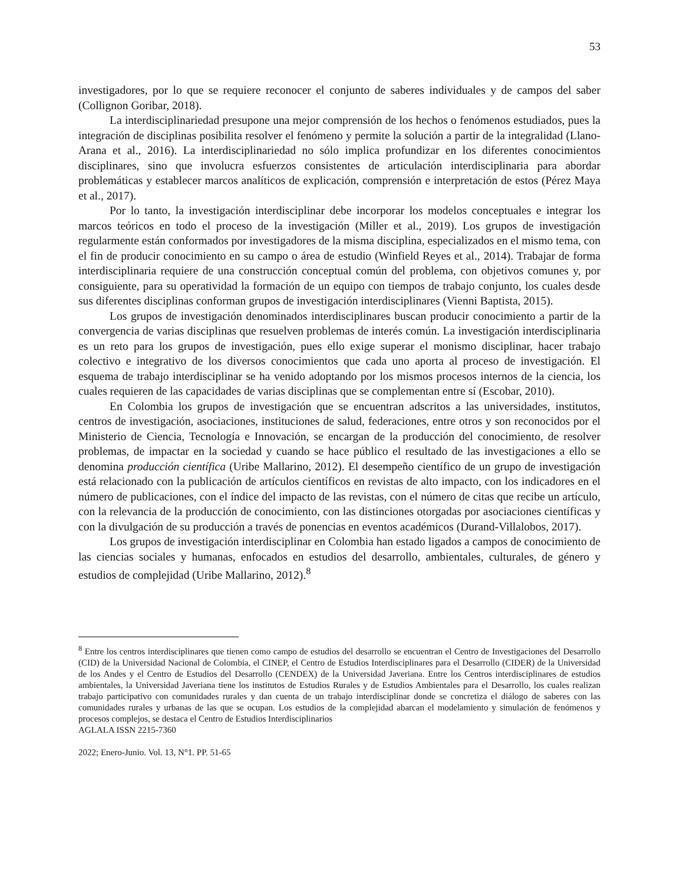53
investigadores, por lo que se requiere reconocer el conjunto de saberes individuales y de campos del saber (Collignon Goribar, 2018).
La interdisciplinariedad presupone una mejor comprensión de los hechos o fenómenos estudiados, pues la integración de disciplinas posibilita resolver el fenómeno y permite la solución a partir de la integralidad (Llano-Arana et al., 2016). La interdisciplinariedad no sólo implica profundizar en los diferentes conocimientos disciplinares, sino que involucra esfuerzos consistentes de articulación interdisciplinaria para abordar problemáticas y establecer marcos analíticos de explicación, comprensión e interpretación de estos (Pérez Maya et al., 2017).
Por lo tanto, la investigación interdisciplinar debe incorporar los modelos conceptuales e integrar los marcos teóricos en todo el proceso de la investigación (Miller et al., 2019). Los grupos de investigación regularmente están conformados por investigadores de la misma disciplina, especializados en el mismo tema, con el fin de producir conocimiento en su campo o área de estudio (Winfield Reyes et al., 2014). Trabajar de forma interdisciplinaria requiere de una construcción conceptual común del problema, con objetivos comunes y, por consiguiente, para su operatividad la formación de un equipo con tiempos de trabajo conjunto, los cuales desde sus diferentes disciplinas conforman grupos de investigación interdisciplinares (Vienni Baptista, 2015).
Los grupos de investigación denominados interdisciplinares buscan producir conocimiento a partir de la convergencia de varias disciplinas que resuelven problemas de interés común. La investigación interdisciplinaria es un reto para los grupos de investigación, pues ello exige superar el monismo disciplinar, hacer trabajo colectivo e integrativo de los diversos conocimientos que cada uno aporta al proceso de investigación. El esquema de trabajo interdisciplinar se ha venido adoptando por los mismos procesos internos de la ciencia, los cuales requieren de las capacidades de varias disciplinas que se complementan entre sí (Escobar, 2010).
En Colombia los grupos de investigación que se encuentran adscritos a las universidades, institutos, centros de investigación, asociaciones, instituciones de salud, federaciones, entre otros y son reconocidos por el Ministerio de Ciencia, Tecnología e Innovación, se encargan de la producción del conocimiento, de resolver problemas, de impactar en la sociedad y cuando se hace público el resultado de las investigaciones a ello se denomina producción científica (Uribe Mallarino, 2012). El desempeño científico de un grupo de investigación está relacionado con la publicación de artículos científicos en revistas de alto impacto, con los indicadores en el número de publicaciones, con el índice del impacto de las revistas, con el número de citas que recibe un artículo, con la relevancia de la producción de conocimiento, con las distinciones otorgadas por asociaciones científicas y con la divulgación de su producción a través de ponencias en eventos académicos (Durand-Villalobos, 2017).
Los grupos de investigación interdisciplinar en Colombia han estado ligados a campos de conocimiento de las ciencias sociales y humanas, enfocados en estudios del desarrollo, ambientales, culturales, de género y estudios de complejidad (Uribe Mallarino, 2012).<sup>8</sup>
<sup>8</sup> Entre los centros interdisciplinares que tienen como campo de estudios del desarrollo se encuentran el Centro de Investigaciones del Desarrollo (CID) de la Universidad Nacional de Colombia, el CINEP, el Centro de Estudios Interdisciplinares para el Desarrollo (CIDER) de la Universidad de los Andes y el Centro de Estudios del Desarrollo (CENDEX) de la Universidad Javeriana. Entre los Centros interdisciplinares de estudios ambientales, la Universidad Javeriana tiene los institutos de Estudios Rurales y de Estudios Ambientales para el Desarrollo, los cuales realizan trabajo participativo con comunidades rurales y dan cuenta de un trabajo interdisciplinar donde se concretiza el diálogo de saberes con las comunidades rurales y urbanas de las que se ocupan. Los estudios de la complejidad abarcan el modelamiento y simulación de fenómenos y procesos complejos, se destaca el Centro de Estudios Interdisciplinarios
AGLALA ISSN 2215-7360
2022; Enero-Junio. Vol. 13, N°1. PP. 51-65